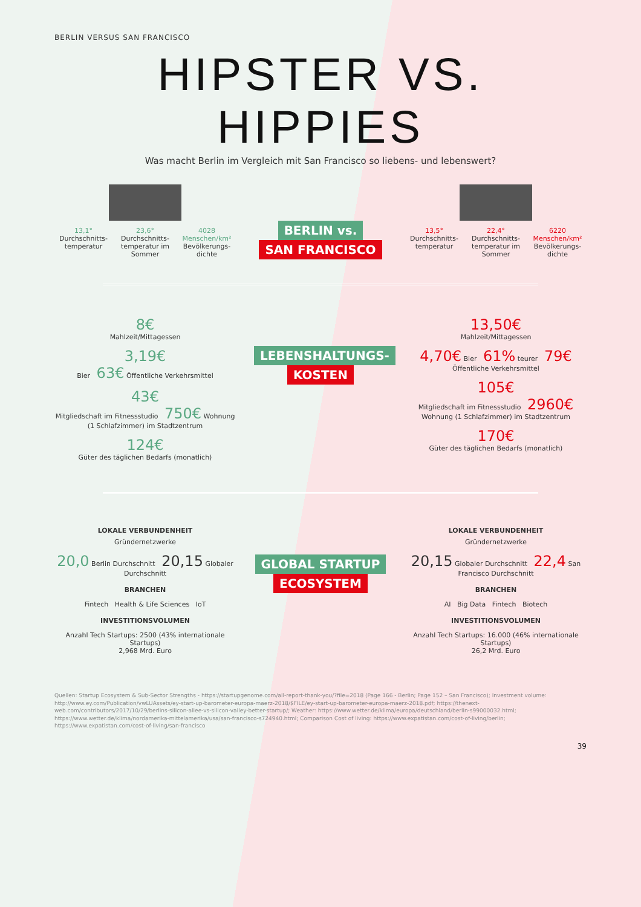BERLIN VERSUS SAN FRANCISCO
HIPSTER VS. HIPPIES
Was macht Berlin im Vergleich mit San Francisco so liebens- und lebenswert?
13,1°
Durchschnitts-temperatur
23,6°
Durchschnitts-temperatur im Sommer
4028 Menschen/km²
Bevölkerungs-dichte
BERLIN vs.
SAN FRANCISCO
13,5°
Durchschnitts-temperatur
22,4°
Durchschnitts-temperatur im Sommer
6220 Menschen/km²
Bevölkerungs-dichte
8€
Mahlzeit/Mittagessen
3,19€
Bier 63€ Öffentliche Verkehrsmittel
43€
Mitgliedschaft im Fitnessstudio 750€ Wohnung (1 Schlafzimmer) im Stadtzentrum
124€
Güter des täglichen Bedarfs (monatlich)
LEBENSHALTUNGS-
KOSTEN
13,50€
Mahlzeit/Mittagessen
4,70€ Bier 61% teurer 79€ Öffentliche Verkehrsmittel
105€
Mitgliedschaft im Fitnessstudio 2960€ Wohnung (1 Schlafzimmer) im Stadtzentrum
170€
Güter des täglichen Bedarfs (monatlich)
LOKALE VERBUNDENHEIT
Gründernetzwerke
20,0 Berlin Durchschnitt 20,15 Globaler Durchschnitt
BRANCHEN
Fintech Health & Life Sciences IoT
INVESTITIONSVOLUMEN
Anzahl Tech Startups: 2500 (43% internationale Startups)
2,968 Mrd. Euro
GLOBAL STARTUP
ECOSYSTEM
LOKALE VERBUNDENHEIT
Gründernetzwerke
20,15 Globaler Durchschnitt 22,4 San Francisco Durchschnitt
BRANCHEN
AI Big Data Fintech Biotech
INVESTITIONSVOLUMEN
Anzahl Tech Startups: 16.000 (46% internationale Startups)
26,2 Mrd. Euro
Quellen: Startup Ecosystem & Sub-Sector Strengths - https://startupgenome.com/all-report-thank-you/?file=2018 (Page 166 - Berlin; Page 152 – San Francisco); Investment volume: http://www.ey.com/Publication/vwLUAssets/ey-start-up-barometer-europa-maerz-2018/$FILE/ey-start-up-barometer-europa-maerz-2018.pdf; https://thenext-web.com/contributors/2017/10/29/berlins-silicon-allee-vs-silicon-valley-better-startup/; Weather: https://www.wetter.de/klima/europa/deutschland/berlin-s99000032.html; https://www.wetter.de/klima/nordamerika-mittelamerika/usa/san-francisco-s724940.html; Comparison Cost of living: https://www.expatistan.com/cost-of-living/berlin; https://www.expatistan.com/cost-of-living/san-francisco
39